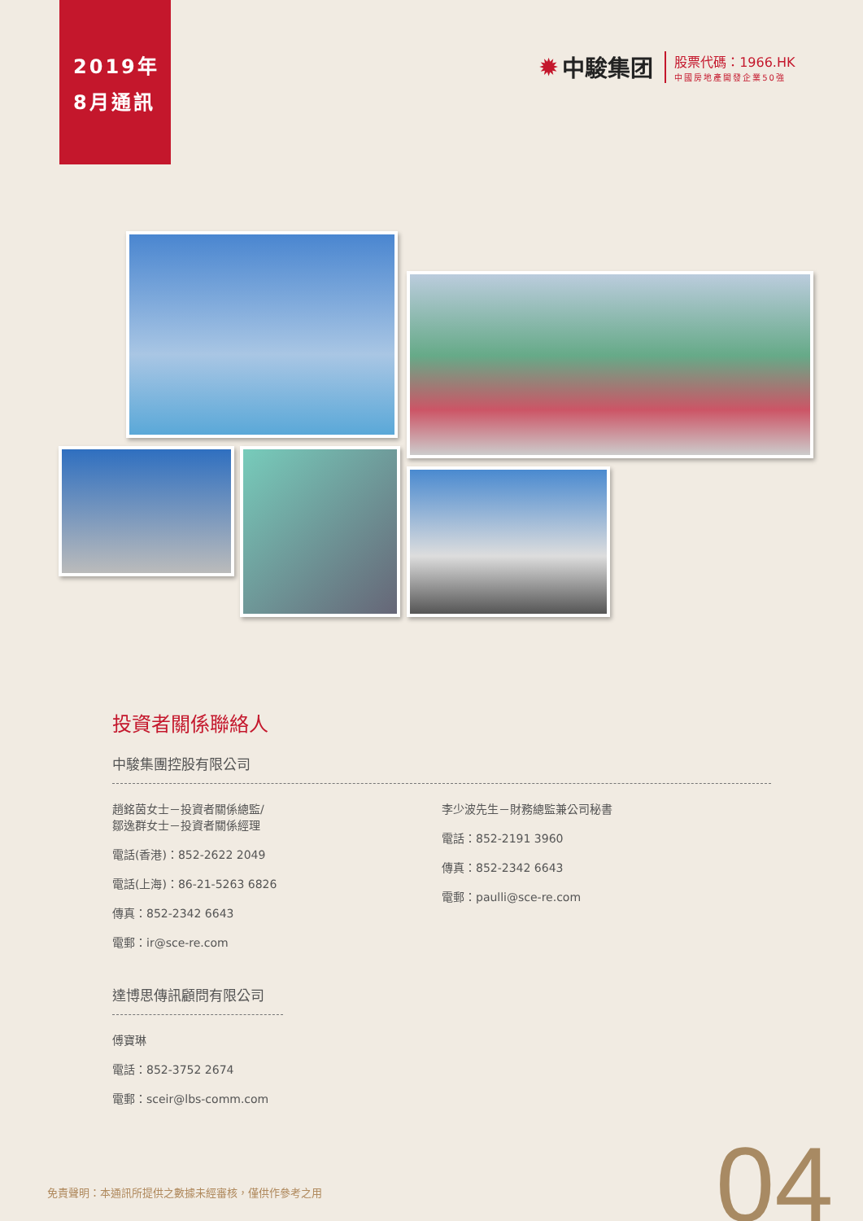2019年
8月通訊
✹ 中駿集团
股票代碼：1966.HK
中國房地產開發企業50強
投資者關係聯絡人
中駿集團控股有限公司
趙銘茵女士－投資者關係總監/
鄒逸群女士－投資者關係經理
電話(香港)：852-2622 2049
電話(上海)：86-21-5263 6826
傳真：852-2342 6643
電郵：ir@sce-re.com
李少波先生－財務總監兼公司秘書
電話：852-2191 3960
傳真：852-2342 6643
電郵：paulli@sce-re.com
達博思傳訊顧問有限公司
傅寶琳
電話：852-3752 2674
電郵：sceir@lbs-comm.com
免責聲明：本通訊所提供之數據未經審核，僅供作參考之用
04